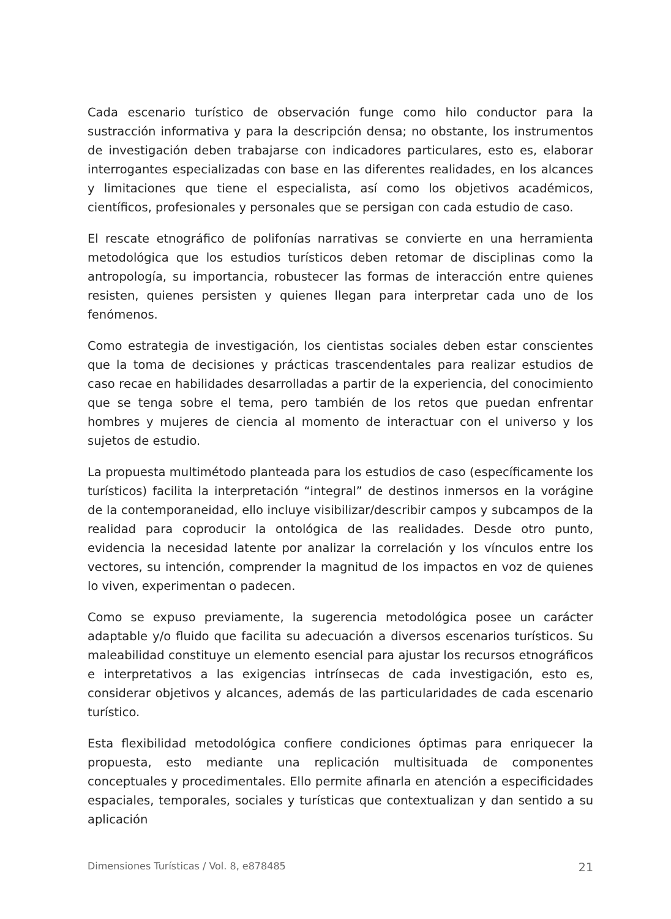Cada escenario turístico de observación funge como hilo conductor para la sustracción informativa y para la descripción densa; no obstante, los instrumentos de investigación deben trabajarse con indicadores particulares, esto es, elaborar interrogantes especializadas con base en las diferentes realidades, en los alcances y limitaciones que tiene el especialista, así como los objetivos académicos, científicos, profesionales y personales que se persigan con cada estudio de caso.
El rescate etnográfico de polifonías narrativas se convierte en una herramienta metodológica que los estudios turísticos deben retomar de disciplinas como la antropología, su importancia, robustecer las formas de interacción entre quienes resisten, quienes persisten y quienes llegan para interpretar cada uno de los fenómenos.
Como estrategia de investigación, los cientistas sociales deben estar conscientes que la toma de decisiones y prácticas trascendentales para realizar estudios de caso recae en habilidades desarrolladas a partir de la experiencia, del conocimiento que se tenga sobre el tema, pero también de los retos que puedan enfrentar hombres y mujeres de ciencia al momento de interactuar con el universo y los sujetos de estudio.
La propuesta multimétodo planteada para los estudios de caso (específicamente los turísticos) facilita la interpretación “integral” de destinos inmersos en la vorágine de la contemporaneidad, ello incluye visibilizar/describir campos y subcampos de la realidad para coproducir la ontológica de las realidades. Desde otro punto, evidencia la necesidad latente por analizar la correlación y los vínculos entre los vectores, su intención, comprender la magnitud de los impactos en voz de quienes lo viven, experimentan o padecen.
Como se expuso previamente, la sugerencia metodológica posee un carácter adaptable y/o fluido que facilita su adecuación a diversos escenarios turísticos. Su maleabilidad constituye un elemento esencial para ajustar los recursos etnográficos e interpretativos a las exigencias intrínsecas de cada investigación, esto es, considerar objetivos y alcances, además de las particularidades de cada escenario turístico.
Esta flexibilidad metodológica confiere condiciones óptimas para enriquecer la propuesta, esto mediante una replicación multisituada de componentes conceptuales y procedimentales. Ello permite afinarla en atención a especificidades espaciales, temporales, sociales y turísticas que contextualizan y dan sentido a su aplicación
Dimensiones Turísticas / Vol. 8, e878485 21